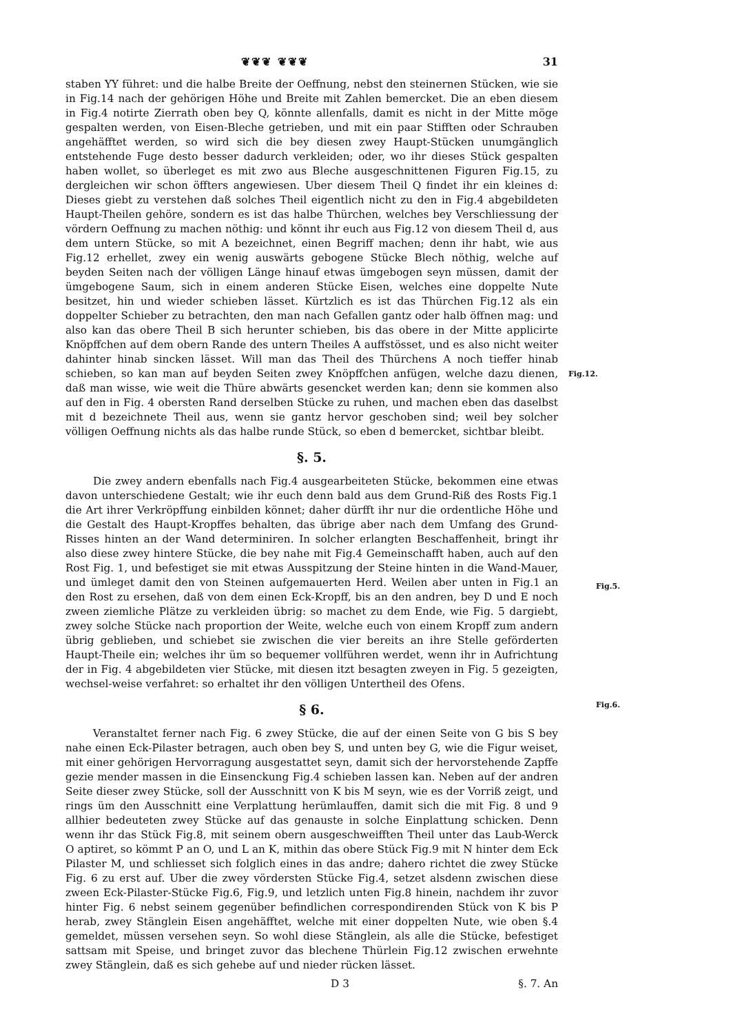❦❦❦ ❦❦❦ 31
staben YY führet: und die halbe Breite der Oeffnung, nebst den steinernen Stücken, wie sie in Fig.14 nach der gehörigen Höhe und Breite mit Zahlen bemercket. Die an eben diesem in Fig.4 notirte Zierrath oben bey Q, könnte allenfalls, damit es nicht in der Mitte möge gespalten werden, von Eisen-Bleche getrieben, und mit ein paar Stifften oder Schrauben angehäfftet werden, so wird sich die bey diesen zwey Haupt-Stücken unumgänglich entstehende Fuge desto besser dadurch verkleiden; oder, wo ihr dieses Stück gespalten haben wollet, so überleget es mit zwo aus Bleche ausgeschnittenen Figuren Fig.15, zu dergleichen wir schon öffters angewiesen. Uber diesem Theil Q findet ihr ein kleines d: Dieses giebt zu verstehen daß solches Theil eigentlich nicht zu den in Fig.4 abgebildeten Haupt-Theilen gehöre, sondern es ist das halbe Thürchen, welches bey Verschliessung der vördern Oeffnung zu machen nöthig: und könnt ihr euch aus Fig.12 von diesem Theil d, aus dem untern Stücke, so mit A bezeichnet, einen Begriff machen; denn ihr habt, wie aus Fig.12 erhellet, zwey ein wenig auswärts gebogene Stücke Blech nöthig, welche auf beyden Seiten nach der völligen Länge hinauf etwas ümgebogen seyn müssen, damit der ümgebogene Saum, sich in einem anderen Stücke Eisen, welches eine doppelte Nute besitzet, hin und wieder schieben lässet. Kürtzlich es ist das Thürchen Fig.12 als ein doppelter Schieber zu betrachten, den man nach Gefallen gantz oder halb öffnen mag:
Fig.12.
und also kan das obere Theil B sich herunter schieben, bis das obere in der Mitte applicirte Knöpffchen auf dem obern Rande des untern Theiles A auffstösset, und es also nicht weiter dahinter hinab sincken lässet. Will man das Theil des Thürchens A noch tieffer hinab schieben, so kan man auf beyden Seiten zwey Knöpffchen anfügen, welche dazu dienen, daß man wisse, wie weit die Thüre abwärts gesencket werden kan; denn sie kommen also auf den in Fig. 4 obersten Rand derselben Stücke zu ruhen, und machen eben das daselbst mit d bezeichnete Theil aus, wenn sie gantz hervor geschoben sind; weil bey solcher völligen Oeffnung nichts als das halbe runde Stück, so eben d bemercket, sichtbar bleibt.
§. 5.
Die zwey andern ebenfalls nach Fig.4 ausgearbeiteten Stücke, bekommen eine etwas davon unterschiedene Gestalt; wie ihr euch denn bald aus dem Grund-Riß des Rosts Fig.1 die Art ihrer Verkröpffung einbilden könnet; daher dürfft ihr nur die ordentliche Höhe und die Gestalt des Haupt-Kropffes behalten, das übrige aber nach dem Umfang des Grund-Risses hinten an der Wand determiniren. In solcher erlangten Beschaffenheit, bringt ihr also diese zwey hintere Stücke, die bey nahe mit Fig.4 Gemeinschafft haben, auch auf den Rost Fig. 1, und befestiget sie mit etwas Ausspitzung der Steine hinten in die Wand-Mauer, und ümleget damit den von Steinen aufgemauerten Herd. Weilen aber unten in Fig.1 an den Rost zu ersehen, daß von dem einen Eck-Kropff, bis an den andren, bey D und E noch zween ziemliche Plätze zu verkleiden übrig: so machet zu dem Ende, wie Fig. 5 dargiebt, zwey solche Stücke nach proportion der Weite,
Fig.5.
welche euch von einem Kropff zum andern übrig geblieben, und schiebet sie zwischen die vier bereits an ihre Stelle geförderten Haupt-Theile ein; welches ihr üm so bequemer vollführen werdet, wenn ihr in Aufrichtung der in Fig. 4 abgebildeten vier Stücke, mit diesen itzt besagten zweyen in Fig. 5 gezeigten, wechsel-weise verfahret: so erhaltet ihr den völligen Untertheil des Ofens.
§ 6.
Fig.6.
Veranstaltet ferner nach Fig. 6 zwey Stücke, die auf der einen Seite von G bis S bey nahe einen Eck-Pilaster betragen, auch oben bey S, und unten bey G, wie die Figur weiset, mit einer gehörigen Hervorragung ausgestattet seyn, damit sich der hervorstehende Zapffe gezie mender massen in die Einsenckung Fig.4 schieben lassen kan. Neben auf der andren Seite dieser zwey Stücke, soll der Ausschnitt von K bis M seyn, wie es der Vorriß zeigt, und rings üm den Ausschnitt eine Verplattung herümlauffen, damit sich die mit Fig. 8 und 9 allhier bedeuteten zwey Stücke auf das genauste in solche Einplattung schicken. Denn wenn ihr das Stück Fig.8, mit seinem obern ausgeschweifften Theil unter das Laub-Werck O aptiret, so kömmt P an O, und L an K, mithin das obere Stück Fig.9 mit N hinter dem Eck Pilaster M, und schliesset sich folglich eines in das andre; dahero richtet die zwey Stücke Fig. 6 zu erst auf. Uber die zwey vördersten Stücke Fig.4, setzet alsdenn zwischen diese zween Eck-Pilaster-Stücke Fig.6, Fig.9, und letzlich unten Fig.8 hinein, nachdem ihr zuvor hinter Fig. 6 nebst seinem gegenüber befindlichen correspondirenden Stück von K bis P herab, zwey Stänglein Eisen angehäfftet, welche mit einer doppelten Nute, wie oben §.4 gemeldet, müssen versehen seyn. So wohl diese Stänglein, als alle die Stücke, befestiget sattsam mit Speise, und bringet zuvor das blechene Thürlein Fig.12 zwischen erwehnte zwey Stänglein, daß es sich gehebe auf und nieder rücken lässet.
D 3 §. 7. An